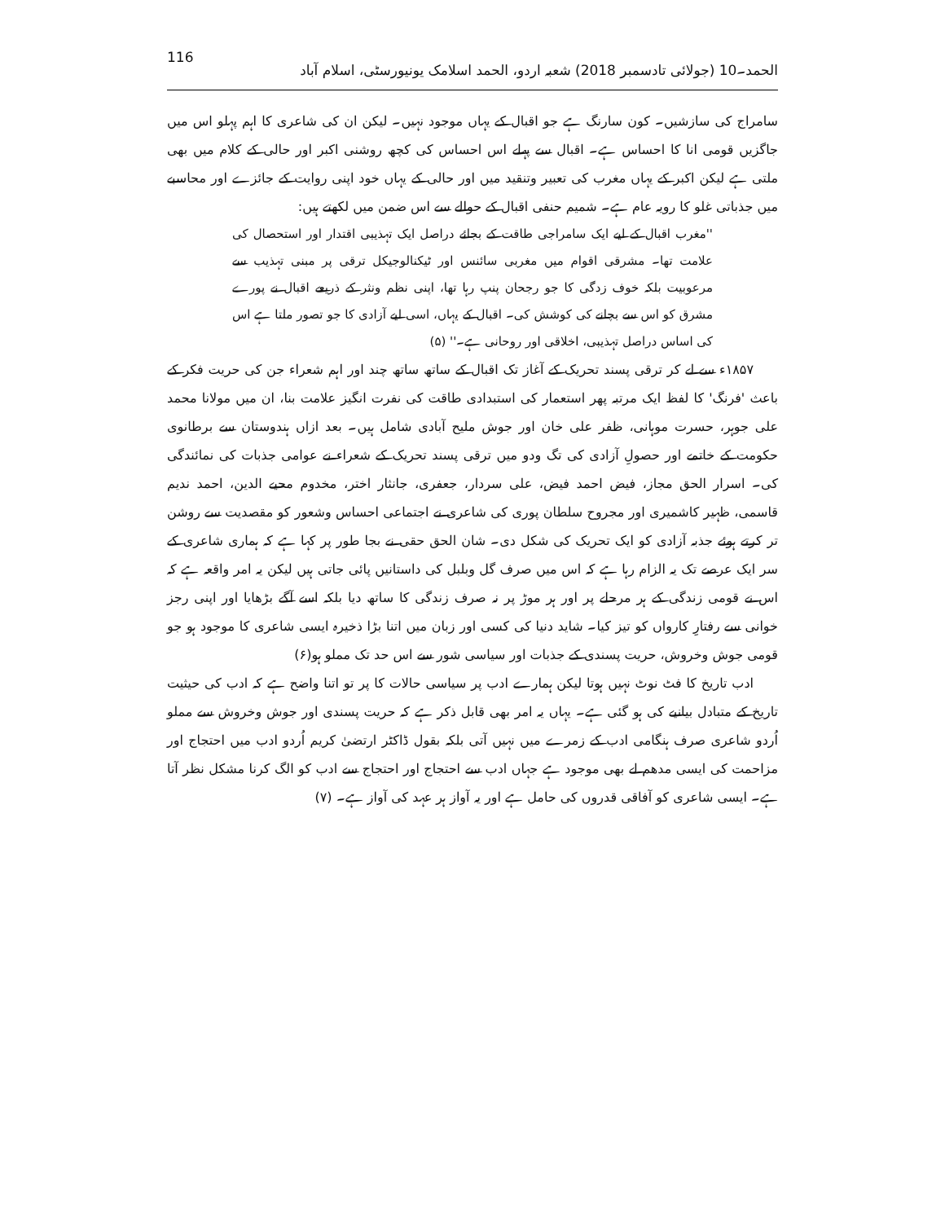الحمد۔10 (جولائی تادسمبر 2018) شعبہ اردو، الحمد اسلامک یونیورسٹی، اسلام آباد 116
سامراج کی سازشیں۔ کون سارنگ ہے جو اقبال کے یہاں موجود نہیں۔ لیکن ان کی شاعری کا اہم پہلو اس میں جاگزیں قومی انا کا احساس ہے۔ اقبال سے پہلے اس احساس کی کچھ روشنی اکبر اور حالی کے کلام میں بھی ملتی ہے لیکن اکبر کے یہاں مغرب کی تعبیر وتنقید میں اور حالی کے یہاں خود اپنی روایت کے جائزے اور محاسبے میں جذباتی غلو کا رویہ عام ہے۔ شمیم حنفی اقبال کے حوالے سے اس ضمن میں لکھتے ہیں:
''مغرب اقبال کے لیے ایک سامراجی طاقت کے بجائے دراصل ایک تہذیبی اقتدار اور استحصال کی علامت تھا۔ مشرقی اقوام میں مغربی سائنس اور ٹیکنالوجیکل ترقی پر مبنی تہذیب سے مرعوبیت بلکہ خوف زدگی کا جو رجحان پنپ رہا تھا، اپنی نظم ونثر کے ذریعے اقبال نے پورے مشرق کو اس سے بچانے کی کوشش کی۔ اقبال کے یہاں، اسی لیے آزادی کا جو تصور ملتا ہے اس کی اساس دراصل تہذیبی، اخلاقی اور روحانی ہے۔'' (۵)
۱۸۵۷ء سے لے کر ترقی پسند تحریک کے آغاز تک اقبال کے ساتھ ساتھ چند اور اہم شعراء جن کی حریت فکر کے باعث 'فرنگ' کا لفظ ایک مرتبہ پھر استعمار کی استبدادی طاقت کی نفرت انگیز علامت بنا، ان میں مولانا محمد علی جوہر، حسرت موہانی، ظفر علی خان اور جوش ملیح آبادی شامل ہیں۔ بعد ازاں ہندوستان سے برطانوی حکومت کے خاتمے اور حصولِ آزادی کی تگ ودو میں ترقی پسند تحریک کے شعراء نے عوامی جذبات کی نمائندگی کی۔ اسرار الحق مجاز، فیض احمد فیض، علی سردار، جعفری، جانثار اختر، مخدوم محیے الدین، احمد ندیم قاسمی، ظہیر کاشمیری اور مجروح سلطان پوری کی شاعری نے اجتماعی احساس وشعور کو مقصدیت سے روشن تر کرتے ہوئے جذبہ آزادی کو ایک تحریک کی شکل دی۔ شان الحق حقی نے بجا طور پر کہا ہے کہ ہماری شاعری کے سر ایک عرصے تک یہ الزام رہا ہے کہ اس میں صرف گل وبلبل کی داستانیں پائی جاتی ہیں لیکن یہ امر واقعہ ہے کہ اس نے قومی زندگی کے ہر مرحلے پر اور ہر موڑ پر نہ صرف زندگی کا ساتھ دیا بلکہ اسے آگے بڑھایا اور اپنی رجز خوانی سے رفتارِ کارواں کو تیز کیا۔ شاید دنیا کی کسی اور زبان میں اتنا بڑا ذخیرہ ایسی شاعری کا موجود ہو جو قومی جوش وخروش، حریت پسندی کے جذبات اور سیاسی شور سے اس حد تک مملو ہو(۶)
ادب تاریخ کا فٹ نوٹ نہیں ہوتا لیکن ہمارے ادب پر سیاسی حالات کا پر تو اتنا واضح ہے کہ ادب کی حیثیت تاریخ کے متبادل بیانیے کی ہو گئی ہے۔ یہاں یہ امر بھی قابل ذکر ہے کہ حریت پسندی اور جوش وخروش سے مملو اُردو شاعری صرف ہنگامی ادب کے زمرے میں نہیں آتی بلکہ بقول ڈاکٹر ارتضیٰ کریم اُردو ادب میں احتجاج اور مزاحمت کی ایسی مدھم لے بھی موجود ہے جہاں ادب سے احتجاج اور احتجاج سے ادب کو الگ کرنا مشکل نظر آتا ہے۔ ایسی شاعری کو آفاقی قدروں کی حامل ہے اور یہ آواز ہر عہد کی آواز ہے۔ (۷)